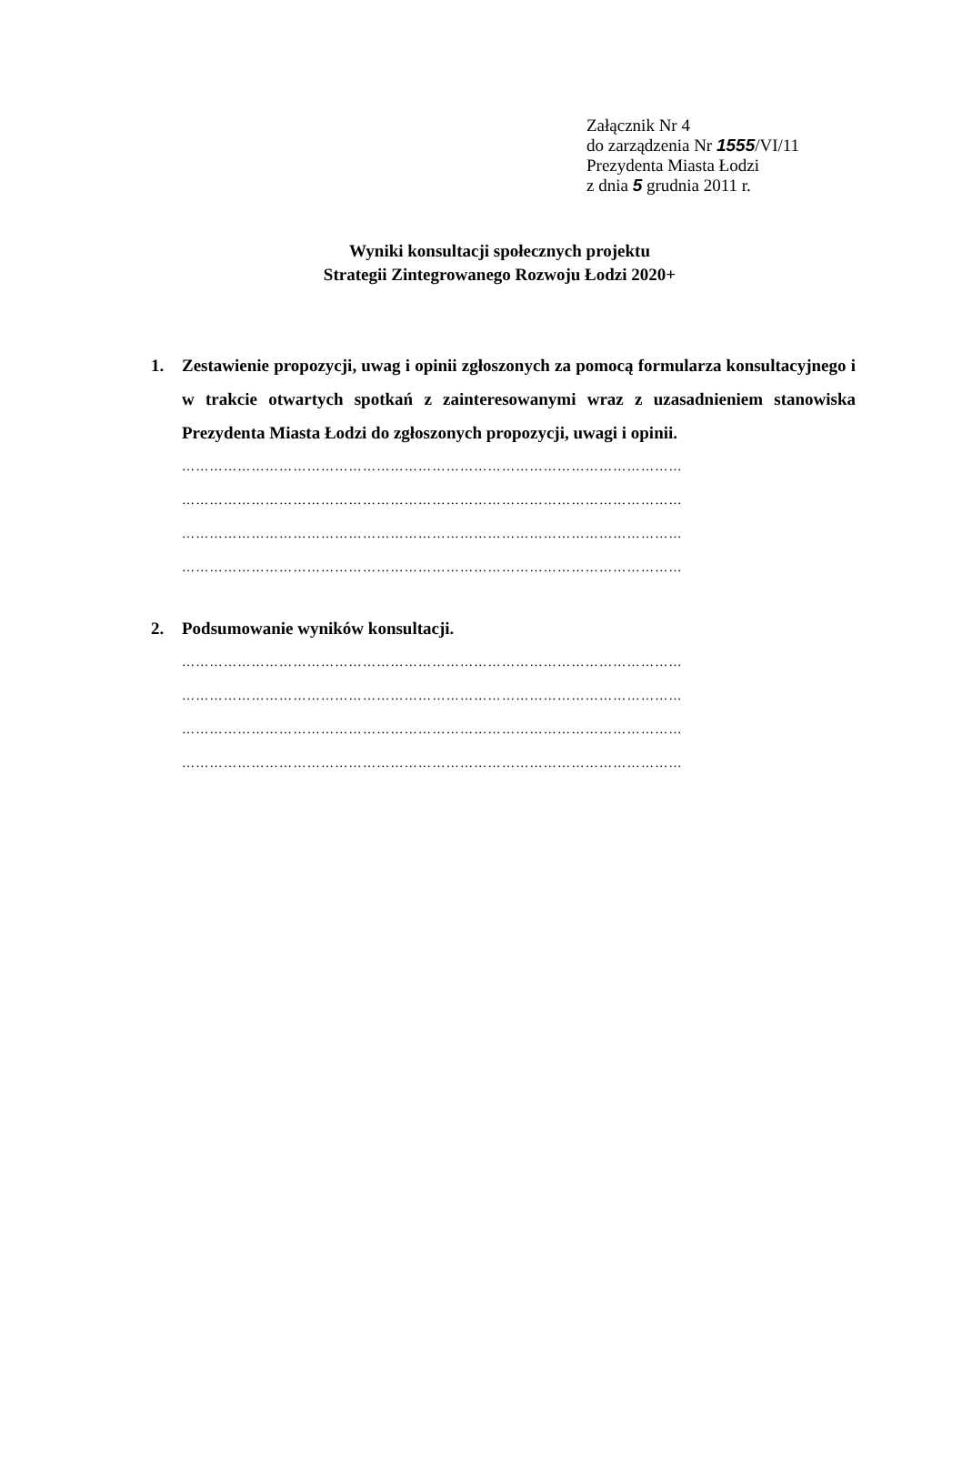Załącznik Nr 4
do zarządzenia Nr 1555/VI/11
Prezydenta Miasta Łodzi
z dnia 5 grudnia 2011 r.
Wyniki konsultacji społecznych projektu
Strategii Zintegrowanego Rozwoju Łodzi 2020+
1. Zestawienie propozycji, uwag i opinii zgłoszonych za pomocą formularza konsultacyjnego i w trakcie otwartych spotkań z zainteresowanymi wraz z uzasadnieniem stanowiska Prezydenta Miasta Łodzi do zgłoszonych propozycji, uwagi i opinii.
………………………………………………………………………………………………
………………………………………………………………………………………………
………………………………………………………………………………………………
………………………………………………………………………………………………
2. Podsumowanie wyników konsultacji.
………………………………………………………………………………………………
………………………………………………………………………………………………
………………………………………………………………………………………………
………………………………………………………………………………………………